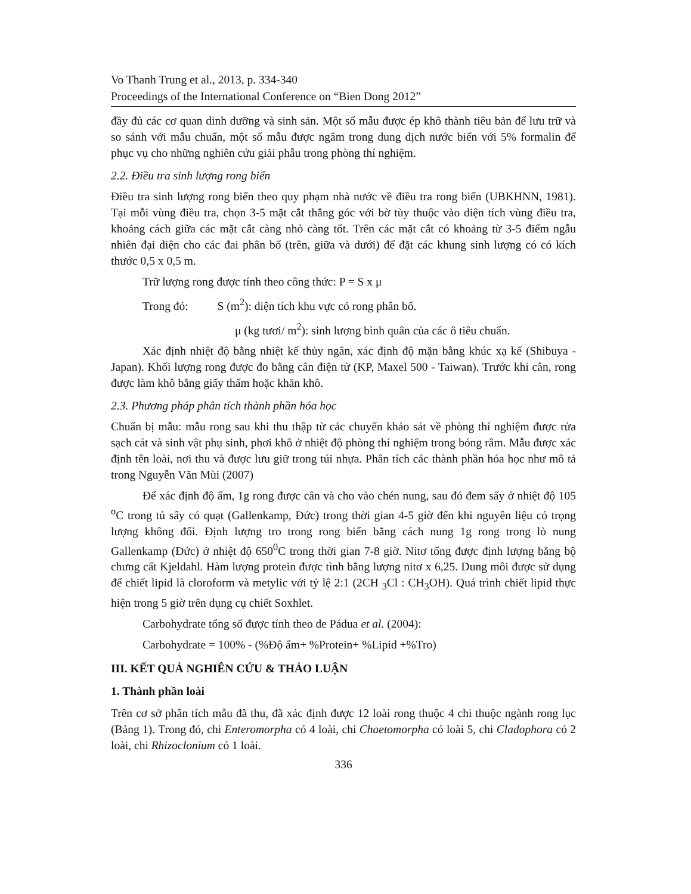Vo Thanh Trung et al., 2013, p. 334-340
Proceedings of the International Conference on “Bien Dong 2012”
đầy đủ các cơ quan dinh dưỡng và sinh sản. Một số mẫu được ép khô thành tiêu bản để lưu trữ và so sánh với mẫu chuẩn, một số mẫu được ngâm trong dung dịch nước biển với 5% formalin để phục vụ cho những nghiên cứu giải phẫu trong phòng thí nghiệm.
2.2. Điều tra sinh lượng rong biển
Điều tra sinh lượng rong biển theo quy phạm nhà nước về điều tra rong biển (UBKHNN, 1981). Tại mỗi vùng điều tra, chọn 3-5 mặt cắt thẳng góc với bờ tùy thuộc vào diện tích vùng điều tra, khoảng cách giữa các mặt cắt càng nhỏ càng tốt. Trên các mặt cắt có khoảng từ 3-5 điểm ngẫu nhiên đại diện cho các đai phân bố (trên, giữa và dưới) để đặt các khung sinh lượng có có kích thước 0,5 x 0,5 m.
Trữ lượng rong được tính theo công thức: P = S x μ
Trong đó: S (m<sup>2</sup>): diện tích khu vực có rong phân bố.
μ (kg tươi/ m<sup>2</sup>): sinh lượng bình quân của các ô tiêu chuẩn.
Xác định nhiệt độ bằng nhiệt kế thủy ngân, xác định độ mặn bằng khúc xạ kế (Shibuya - Japan). Khối lượng rong được đo bằng cân điện tử (KP, Maxel 500 - Taiwan). Trước khi cân, rong được làm khô bằng giấy thấm hoặc khăn khô.
2.3. Phương pháp phân tích thành phần hóa học
Chuẩn bị mẫu: mẫu rong sau khi thu thập từ các chuyến khảo sát về phòng thí nghiệm được rửa sạch cát và sinh vật phụ sinh, phơi khô ở nhiệt độ phòng thí nghiệm trong bóng râm. Mẫu được xác định tên loài, nơi thu và được lưu giữ trong túi nhựa. Phân tích các thành phần hóa học như mô tả trong Nguyễn Văn Mùi (2007)
Để xác định độ ẩm, 1g rong được cân và cho vào chén nung, sau đó đem sấy ở nhiệt độ 105 <sup>o</sup>C trong tủ sấy có quạt (Gallenkamp, Đức) trong thời gian 4-5 giờ đến khi nguyên liệu có trọng lượng không đổi. Định lượng tro trong rong biển bằng cách nung 1g rong trong lò nung Gallenkamp (Đức) ở nhiệt độ 650<sup>0</sup>C trong thời gian 7-8 giờ. Nitơ tổng được định lượng bằng bộ chưng cất Kjeldahl. Hàm lượng protein được tình bằng lượng nitơ x 6,25. Dung môi được sử dụng để chiết lipid là cloroform và metylic với tỷ lệ 2:1 (2CH <sub>3</sub>Cl : CH<sub>3</sub>OH). Quá trình chiết lipid thực hiện trong 5 giờ trên dụng cụ chiết Soxhlet.
Carbohydrate tổng số được tính theo de Pádua et al. (2004):
Carbohydrate = 100% - (%Độ ẩm+ %Protein+ %Lipid +%Tro)
III. KẾT QUẢ NGHIÊN CỨU & THẢO LUẬN
1. Thành phần loài
Trên cơ sở phân tích mẫu đã thu, đã xác định được 12 loài rong thuộc 4 chi thuộc ngành rong lục (Bảng 1). Trong đó, chi Enteromorpha có 4 loài, chi Chaetomorpha có loài 5, chi Cladophora có 2 loài, chi Rhizoclonium có 1 loài.
336